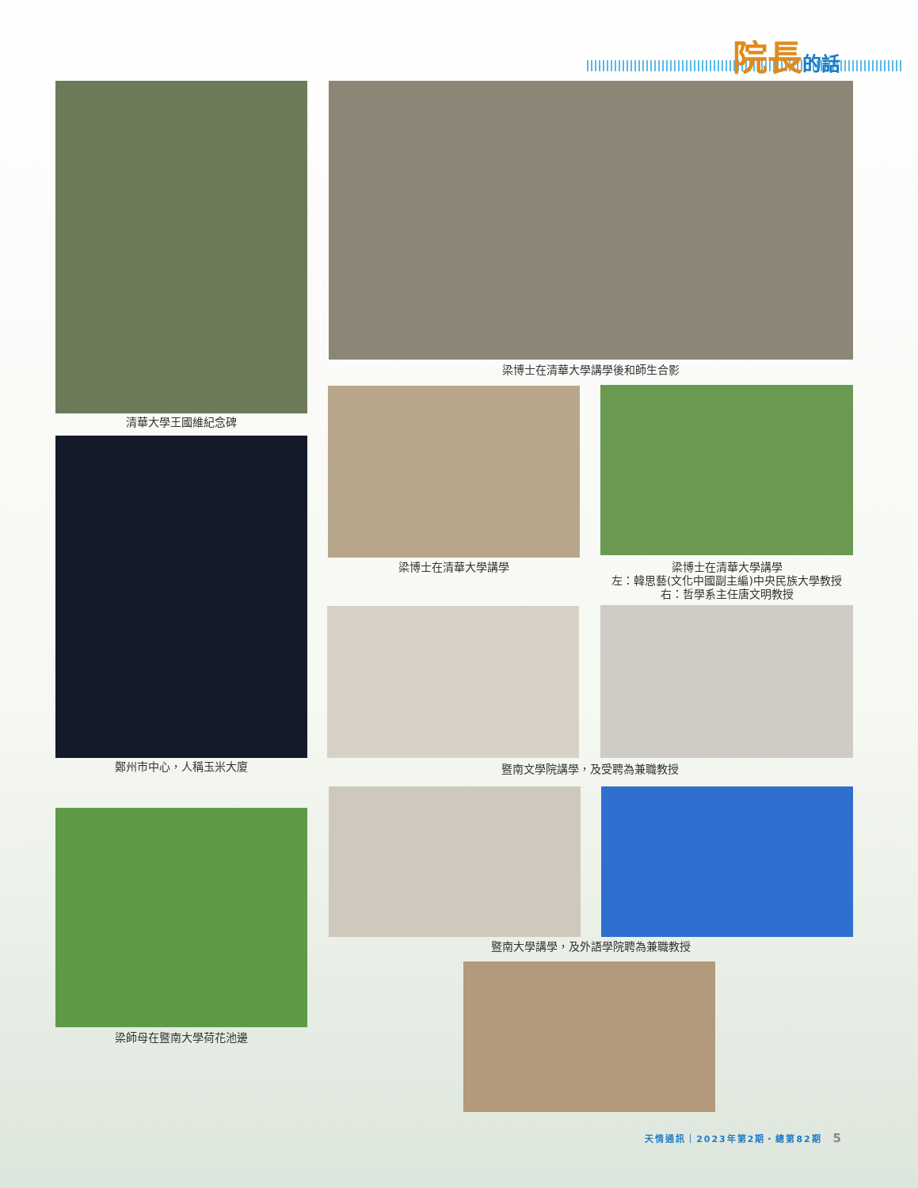院長 的話
清華大學王國維紀念碑
梁博士在清華大學講學後和師生合影
鄭州市中心，人稱玉米大廈
梁博士在清華大學講學
梁博士在清華大學講學
左：韓思藝(文化中國副主編)中央民族大學教授
右：哲學系主任唐文明教授
暨南文學院講學，及受聘為兼職教授
梁師母在暨南大學荷花池邊
暨南大學講學，及外語學院聘為兼職教授
天情通訊｜2023年第2期・總第82期 5